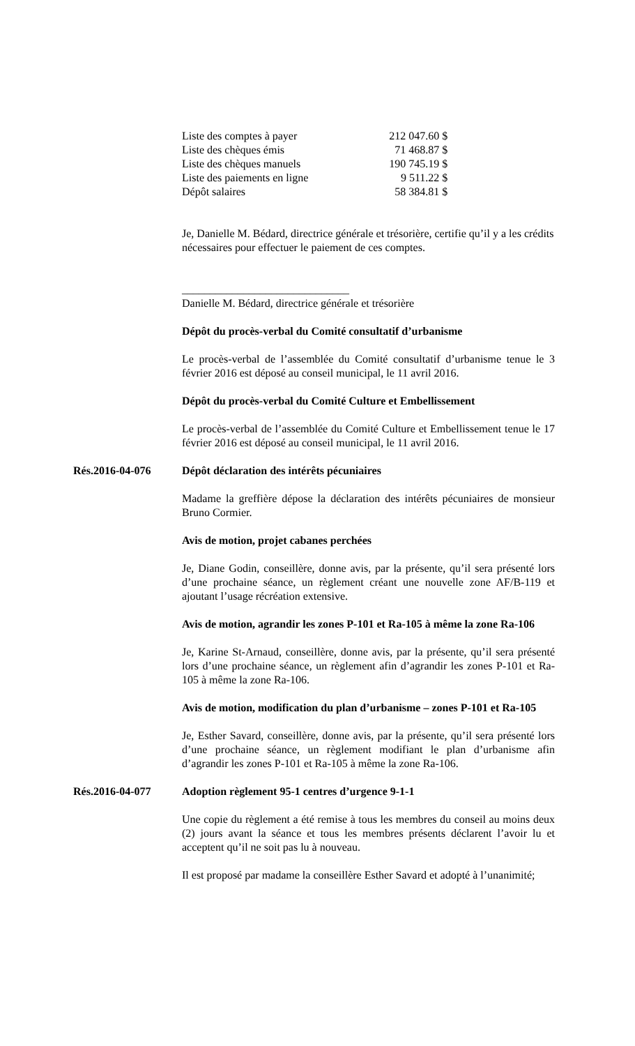| Liste des comptes à payer | 212 047.60 $ |
| Liste des chèques émis | 71 468.87 $ |
| Liste des chèques manuels | 190 745.19 $ |
| Liste des paiements en ligne | 9 511.22 $ |
| Dépôt salaires | 58 384.81 $ |
Je, Danielle M. Bédard, directrice générale et trésorière, certifie qu’il y a les crédits nécessaires pour effectuer le paiement de ces comptes.
______________________________
Danielle M. Bédard, directrice générale et trésorière
Dépôt du procès-verbal du Comité consultatif d’urbanisme
Le procès-verbal de l’assemblée du Comité consultatif d’urbanisme tenue le 3 février 2016 est déposé au conseil municipal, le 11 avril 2016.
Dépôt du procès-verbal du Comité Culture et Embellissement
Le procès-verbal de l’assemblée du Comité Culture et Embellissement tenue le 17 février 2016 est déposé au conseil municipal, le 11 avril 2016.
Rés.2016-04-076 Dépôt déclaration des intérêts pécuniaires
Madame la greffière dépose la déclaration des intérêts pécuniaires de monsieur Bruno Cormier.
Avis de motion, projet cabanes perchées
Je, Diane Godin, conseillère, donne avis, par la présente, qu’il sera présenté lors d’une prochaine séance, un règlement créant une nouvelle zone AF/B-119 et ajoutant l’usage récréation extensive.
Avis de motion, agrandir les zones P-101 et Ra-105 à même la zone Ra-106
Je, Karine St-Arnaud, conseillère, donne avis, par la présente, qu’il sera présenté lors d’une prochaine séance, un règlement afin d’agrandir les zones P-101 et Ra-105 à même la zone Ra-106.
Avis de motion, modification du plan d’urbanisme – zones P-101 et Ra-105
Je, Esther Savard, conseillère, donne avis, par la présente, qu’il sera présenté lors d’une prochaine séance, un règlement modifiant le plan d’urbanisme afin d’agrandir les zones P-101 et Ra-105 à même la zone Ra-106.
Rés.2016-04-077 Adoption règlement 95-1 centres d’urgence 9-1-1
Une copie du règlement a été remise à tous les membres du conseil au moins deux (2) jours avant la séance et tous les membres présents déclarent l’avoir lu et acceptent qu’il ne soit pas lu à nouveau.
Il est proposé par madame la conseillère Esther Savard et adopté à l’unanimité;